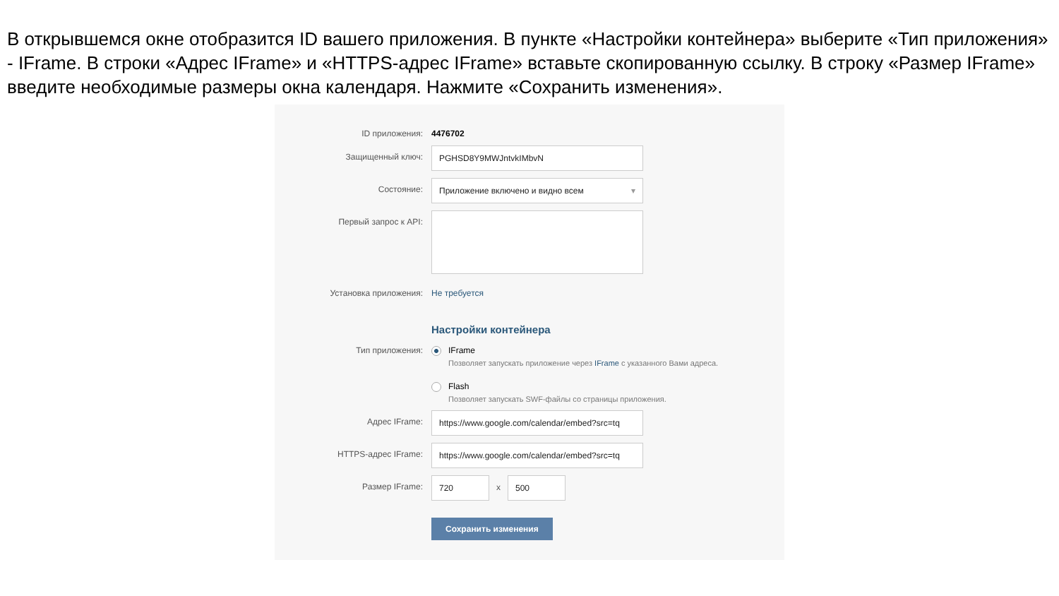В открывшемся окне отобразится ID вашего приложения. В пункте «Настройки контейнера» выберите «Тип приложения» - IFrame. В строки «Адрес IFrame» и «HTTPS-адрес IFrame» вставьте скопированную ссылку. В строку «Размер IFrame» введите необходимые размеры окна календаря. Нажмите «Сохранить изменения».
ID приложения: 4476702
Защищенный ключ:
PGHSD8Y9MWJntvkIMbvN
Состояние:
Приложение включено и видно всем ▾
Первый запрос к API:
Установка приложения: Не требуется
Настройки контейнера
Тип приложения: IFrame
Позволяет запускать приложение через IFrame с указанного Вами адреса.
Flash
Позволяет запускать SWF-файлы со страницы приложения.
Адрес IFrame:
https://www.google.com/calendar/embed?src=tq
HTTPS-адрес IFrame:
https://www.google.com/calendar/embed?src=tq
Размер IFrame:
720
x
500
Сохранить изменения